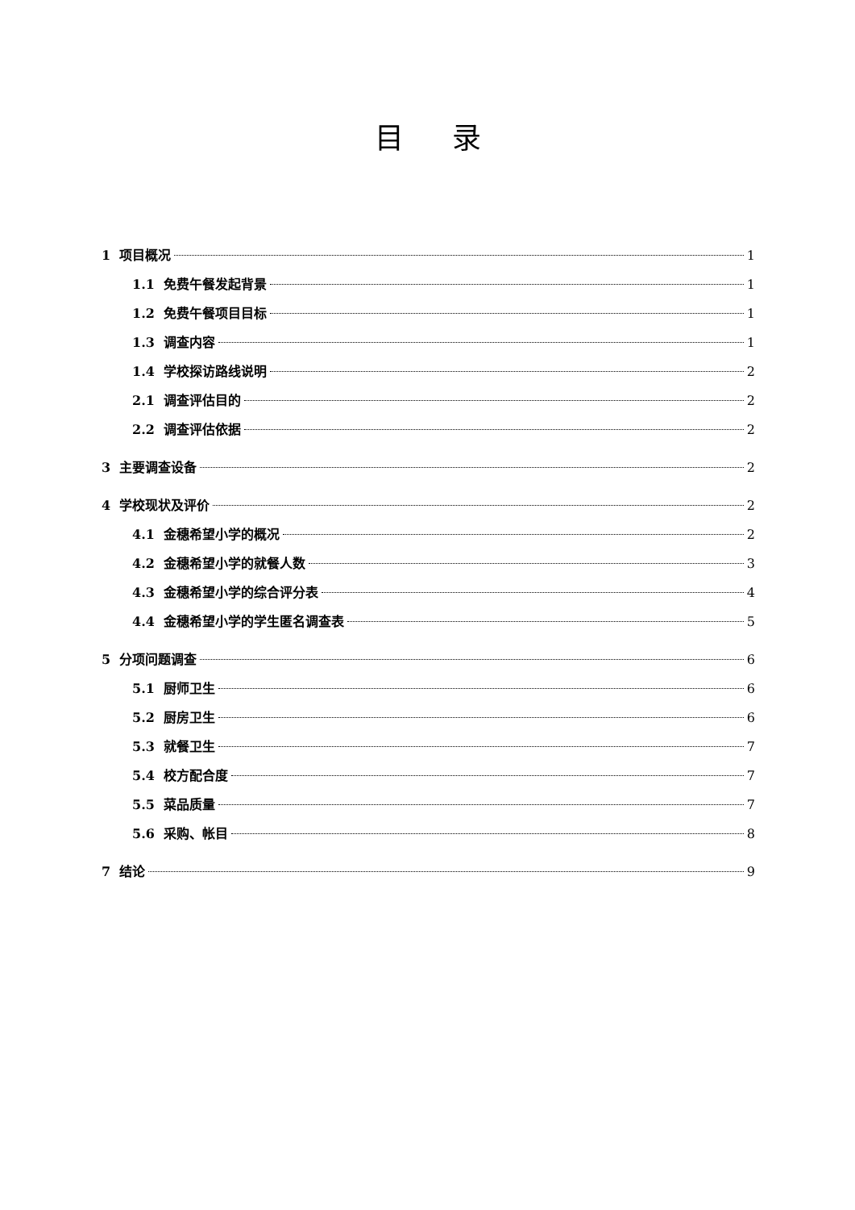目录
1 项目概况 1
1.1 免费午餐发起背景 1
1.2 免费午餐项目目标 1
1.3 调查内容 1
1.4 学校探访路线说明 2
2.1 调查评估目的 2
2.2 调查评估依据 2
3 主要调查设备 2
4 学校现状及评价 2
4.1 金穗希望小学的概况 2
4.2 金穗希望小学的就餐人数 3
4.3 金穗希望小学的综合评分表 4
4.4 金穗希望小学的学生匿名调查表 5
5 分项问题调查 6
5.1 厨师卫生 6
5.2 厨房卫生 6
5.3 就餐卫生 7
5.4 校方配合度 7
5.5 菜品质量 7
5.6 采购、帐目 8
7 结论 9